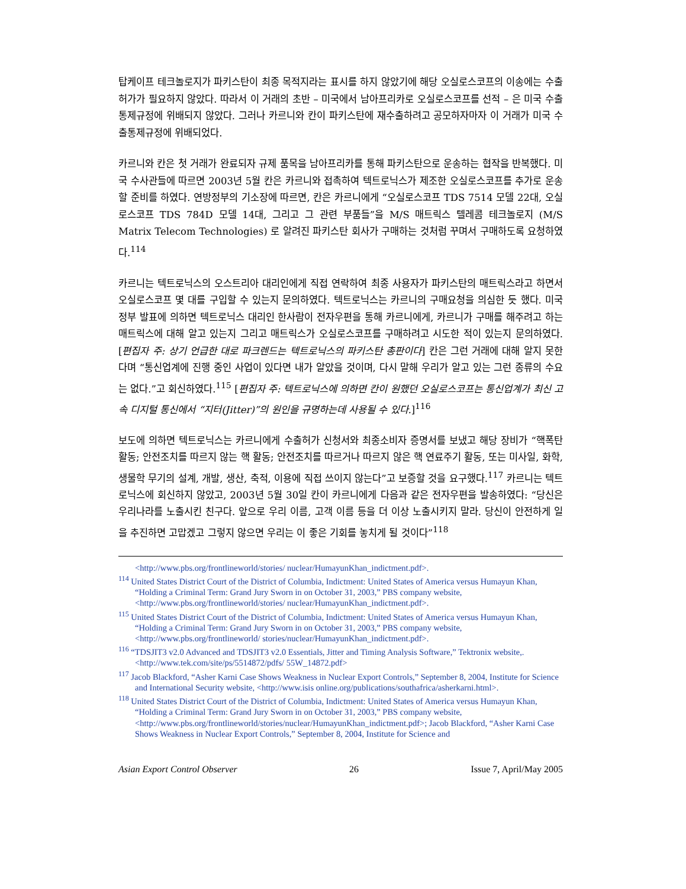탑케이프 테크놀로지가 파키스탄이 최종 목적지라는 표시를 하지 않았기에 해당 오실로스코프의 이송에는 수출허가가 필요하지 않았다. 따라서 이 거래의 초반 – 미국에서 남아프리카로 오실로스코프를 선적 – 은 미국 수출통제규정에 위배되지 않았다. 그러나 카르니와 칸이 파키스탄에 재수출하려고 공모하자마자 이 거래가 미국 수출통제규정에 위배되었다.
카르니와 칸은 첫 거래가 완료되자 규제 품목을 남아프리카를 통해 파키스탄으로 운송하는 협작을 반복했다. 미국 수사관들에 따르면 2003년 5월 칸은 카르니와 접촉하여 텍트로닉스가 제조한 오실로스코프를 추가로 운송할 준비를 하였다. 연방정부의 기소장에 따르면, 칸은 카르니에게 “오실로스코프 TDS 7514 모델 22대, 오실로스코프 TDS 784D 모델 14대, 그리고 그 관련 부품들”을 M/S 매트릭스 텔레콤 테크놀로지 (M/S Matrix Telecom Technologies) 로 알려진 파키스탄 회사가 구매하는 것처럼 꾸며서 구매하도록 요청하였다.<sup>114</sup>
카르니는 텍트로닉스의 오스트리아 대리인에게 직접 연락하여 최종 사용자가 파키스탄의 매트릭스라고 하면서 오실로스코프 몇 대를 구입할 수 있는지 문의하였다. 텍트로닉스는 카르니의 구매요청을 의심한 듯 했다. 미국 정부 발표에 의하면 텍트로닉스 대리인 한사람이 전자우편을 통해 카르니에게, 카르니가 구매를 해주려고 하는 매트릭스에 대해 알고 있는지 그리고 매트릭스가 오실로스코프를 구매하려고 시도한 적이 있는지 문의하였다. [편집자 주: 상기 언급한 대로 파크렌드는 텍트로닉스의 파키스탄 총판이다] 칸은 그런 거래에 대해 알지 못한다며 “통신업계에 진행 중인 사업이 있다면 내가 알았을 것이며, 다시 말해 우리가 알고 있는 그런 종류의 수요는 없다.”고 회신하였다.<sup>115</sup> [편집자 주: 텍트로닉스에 의하면 칸이 원했던 오실로스코프는 통신업계가 최신 고속 디지털 통신에서 “지터(Jitter)”의 원인을 규명하는데 사용될 수 있다.]<sup>116</sup>
보도에 의하면 텍트로닉스는 카르니에게 수출허가 신청서와 최종소비자 증명서를 보냈고 해당 장비가 “핵폭탄 활동; 안전조치를 따르지 않는 핵 활동; 안전조치를 따르거나 따르지 않은 핵 연료주기 활동, 또는 미사일, 화학, 생물학 무기의 설계, 개발, 생산, 축적, 이용에 직접 쓰이지 않는다”고 보증할 것을 요구했다.<sup>117</sup> 카르니는 텍트로닉스에 회신하지 않았고, 2003년 5월 30일 칸이 카르니에게 다음과 같은 전자우편을 발송하였다: “당신은 우리나라를 노출시킨 친구다. 앞으로 우리 이름, 고객 이름 등을 더 이상 노출시키지 말라. 당신이 안전하게 일을 추진하면 고맙겠고 그렇지 않으면 우리는 이 좋은 기회를 놓치게 될 것이다”<sup>118</sup>
<http://www.pbs.org/frontlineworld/stories/ nuclear/HumayunKhan_indictment.pdf>.
<sup>114</sup> United States District Court of the District of Columbia, Indictment: United States of America versus Humayun Khan, “Holding a Criminal Term: Grand Jury Sworn in on October 31, 2003,” PBS company website, <http://www.pbs.org/frontlineworld/stories/ nuclear/HumayunKhan_indictment.pdf>.
<sup>115</sup> United States District Court of the District of Columbia, Indictment: United States of America versus Humayun Khan, “Holding a Criminal Term: Grand Jury Sworn in on October 31, 2003,” PBS company website, <http://www.pbs.org/frontlineworld/ stories/nuclear/HumayunKhan_indictment.pdf>.
<sup>116</sup> “TDSJIT3 v2.0 Advanced and TDSJIT3 v2.0 Essentials, Jitter and Timing Analysis Software,” Tektronix website,.<http://www.tek.com/site/ps/5514872/pdfs/ 55W_14872.pdf>
<sup>117</sup> Jacob Blackford, “Asher Karni Case Shows Weakness in Nuclear Export Controls,” September 8, 2004, Institute for Science and International Security website, <http://www.isis online.org/publications/southafrica/asherkarni.html>.
<sup>118</sup> United States District Court of the District of Columbia, Indictment: United States of America versus Humayun Khan, “Holding a Criminal Term: Grand Jury Sworn in on October 31, 2003,” PBS company website, <http://www.pbs.org/frontlineworld/stories/nuclear/HumayunKhan_indictment.pdf>; Jacob Blackford, “Asher Karni Case Shows Weakness in Nuclear Export Controls,” September 8, 2004, Institute for Science and
Asian Export Control Observer 26 Issue 7, April/May 2005